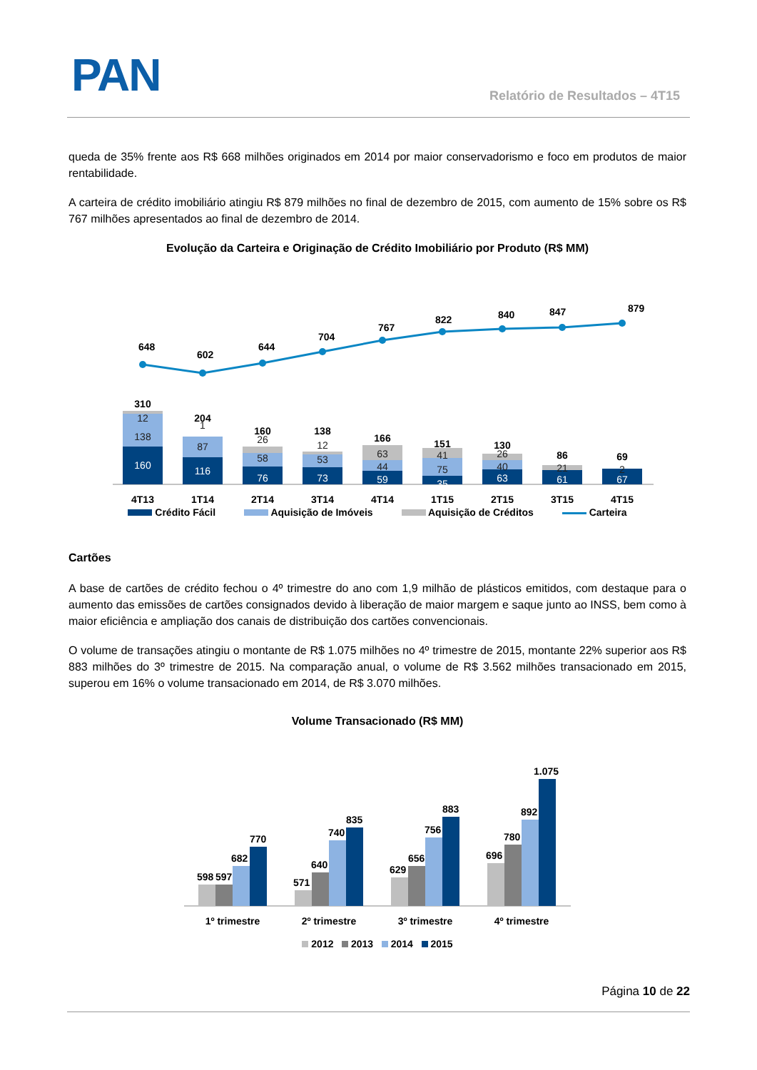PAN Relatório de Resultados – 4T15
queda de 35% frente aos R$ 668 milhões originados em 2014 por maior conservadorismo e foco em produtos de maior rentabilidade.
A carteira de crédito imobiliário atingiu R$ 879 milhões no final de dezembro de 2015, com aumento de 15% sobre os R$ 767 milhões apresentados ao final de dezembro de 2014.
Evolução da Carteira e Originação de Crédito Imobiliário por Produto (R$ MM)
648
602
644
704
767
822
840
847
879
160
116
76
73
59
35
63
61
67
12
138
1
87
26
58
12
53
63
44
41
75
26
40
21
2
310
204
160
138
166
151
130
86
69
4T13
1T14
2T14
3T14
4T14
1T15
2T15
3T15
4T15
Crédito Fácil Aquisição de Imóveis Aquisição de Créditos Carteira
Cartões
A base de cartões de crédito fechou o 4º trimestre do ano com 1,9 milhão de plásticos emitidos, com destaque para o aumento das emissões de cartões consignados devido à liberação de maior margem e saque junto ao INSS, bem como à maior eficiência e ampliação dos canais de distribuição dos cartões convencionais.
O volume de transações atingiu o montante de R$ 1.075 milhões no 4º trimestre de 2015, montante 22% superior aos R$ 883 milhões do 3º trimestre de 2015. Na comparação anual, o volume de R$ 3.562 milhões transacionado em 2015, superou em 16% o volume transacionado em 2014, de R$ 3.070 milhões.
Volume Transacionado (R$ MM)
598
597
682
770
571
640
740
835
629
656
756
883
696
780
892
1.075
1º trimestre
2º trimestre
3º trimestre
4º trimestre
2012 2013 2014 2015
Página 10 de 22